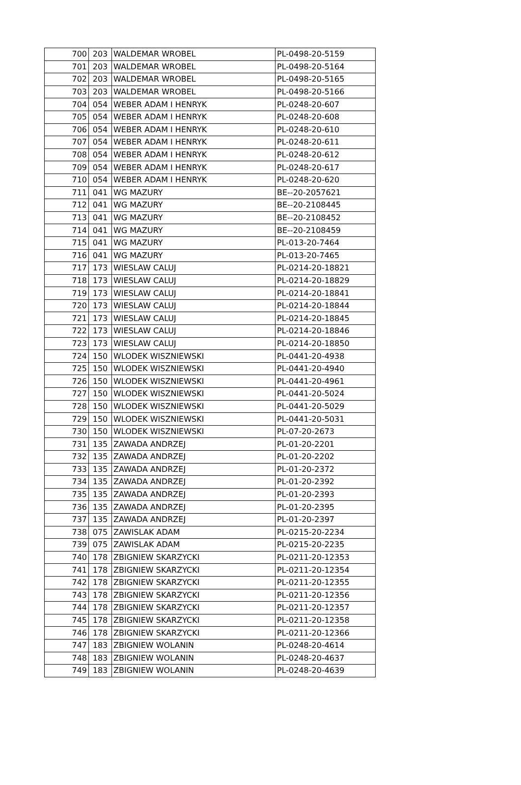| 700 | 203 | WALDEMAR WROBEL | PL-0498-20-5159 |
| 701 | 203 | WALDEMAR WROBEL | PL-0498-20-5164 |
| 702 | 203 | WALDEMAR WROBEL | PL-0498-20-5165 |
| 703 | 203 | WALDEMAR WROBEL | PL-0498-20-5166 |
| 704 | 054 | WEBER ADAM I HENRYK | PL-0248-20-607 |
| 705 | 054 | WEBER ADAM I HENRYK | PL-0248-20-608 |
| 706 | 054 | WEBER ADAM I HENRYK | PL-0248-20-610 |
| 707 | 054 | WEBER ADAM I HENRYK | PL-0248-20-611 |
| 708 | 054 | WEBER ADAM I HENRYK | PL-0248-20-612 |
| 709 | 054 | WEBER ADAM I HENRYK | PL-0248-20-617 |
| 710 | 054 | WEBER ADAM I HENRYK | PL-0248-20-620 |
| 711 | 041 | WG MAZURY | BE--20-2057621 |
| 712 | 041 | WG MAZURY | BE--20-2108445 |
| 713 | 041 | WG MAZURY | BE--20-2108452 |
| 714 | 041 | WG MAZURY | BE--20-2108459 |
| 715 | 041 | WG MAZURY | PL-013-20-7464 |
| 716 | 041 | WG MAZURY | PL-013-20-7465 |
| 717 | 173 | WIESLAW CALUJ | PL-0214-20-18821 |
| 718 | 173 | WIESLAW CALUJ | PL-0214-20-18829 |
| 719 | 173 | WIESLAW CALUJ | PL-0214-20-18841 |
| 720 | 173 | WIESLAW CALUJ | PL-0214-20-18844 |
| 721 | 173 | WIESLAW CALUJ | PL-0214-20-18845 |
| 722 | 173 | WIESLAW CALUJ | PL-0214-20-18846 |
| 723 | 173 | WIESLAW CALUJ | PL-0214-20-18850 |
| 724 | 150 | WLODEK WISZNIEWSKI | PL-0441-20-4938 |
| 725 | 150 | WLODEK WISZNIEWSKI | PL-0441-20-4940 |
| 726 | 150 | WLODEK WISZNIEWSKI | PL-0441-20-4961 |
| 727 | 150 | WLODEK WISZNIEWSKI | PL-0441-20-5024 |
| 728 | 150 | WLODEK WISZNIEWSKI | PL-0441-20-5029 |
| 729 | 150 | WLODEK WISZNIEWSKI | PL-0441-20-5031 |
| 730 | 150 | WLODEK WISZNIEWSKI | PL-07-20-2673 |
| 731 | 135 | ZAWADA ANDRZEJ | PL-01-20-2201 |
| 732 | 135 | ZAWADA ANDRZEJ | PL-01-20-2202 |
| 733 | 135 | ZAWADA ANDRZEJ | PL-01-20-2372 |
| 734 | 135 | ZAWADA ANDRZEJ | PL-01-20-2392 |
| 735 | 135 | ZAWADA ANDRZEJ | PL-01-20-2393 |
| 736 | 135 | ZAWADA ANDRZEJ | PL-01-20-2395 |
| 737 | 135 | ZAWADA ANDRZEJ | PL-01-20-2397 |
| 738 | 075 | ZAWISLAK ADAM | PL-0215-20-2234 |
| 739 | 075 | ZAWISLAK ADAM | PL-0215-20-2235 |
| 740 | 178 | ZBIGNIEW SKARZYCKI | PL-0211-20-12353 |
| 741 | 178 | ZBIGNIEW SKARZYCKI | PL-0211-20-12354 |
| 742 | 178 | ZBIGNIEW SKARZYCKI | PL-0211-20-12355 |
| 743 | 178 | ZBIGNIEW SKARZYCKI | PL-0211-20-12356 |
| 744 | 178 | ZBIGNIEW SKARZYCKI | PL-0211-20-12357 |
| 745 | 178 | ZBIGNIEW SKARZYCKI | PL-0211-20-12358 |
| 746 | 178 | ZBIGNIEW SKARZYCKI | PL-0211-20-12366 |
| 747 | 183 | ZBIGNIEW WOLANIN | PL-0248-20-4614 |
| 748 | 183 | ZBIGNIEW WOLANIN | PL-0248-20-4637 |
| 749 | 183 | ZBIGNIEW WOLANIN | PL-0248-20-4639 |